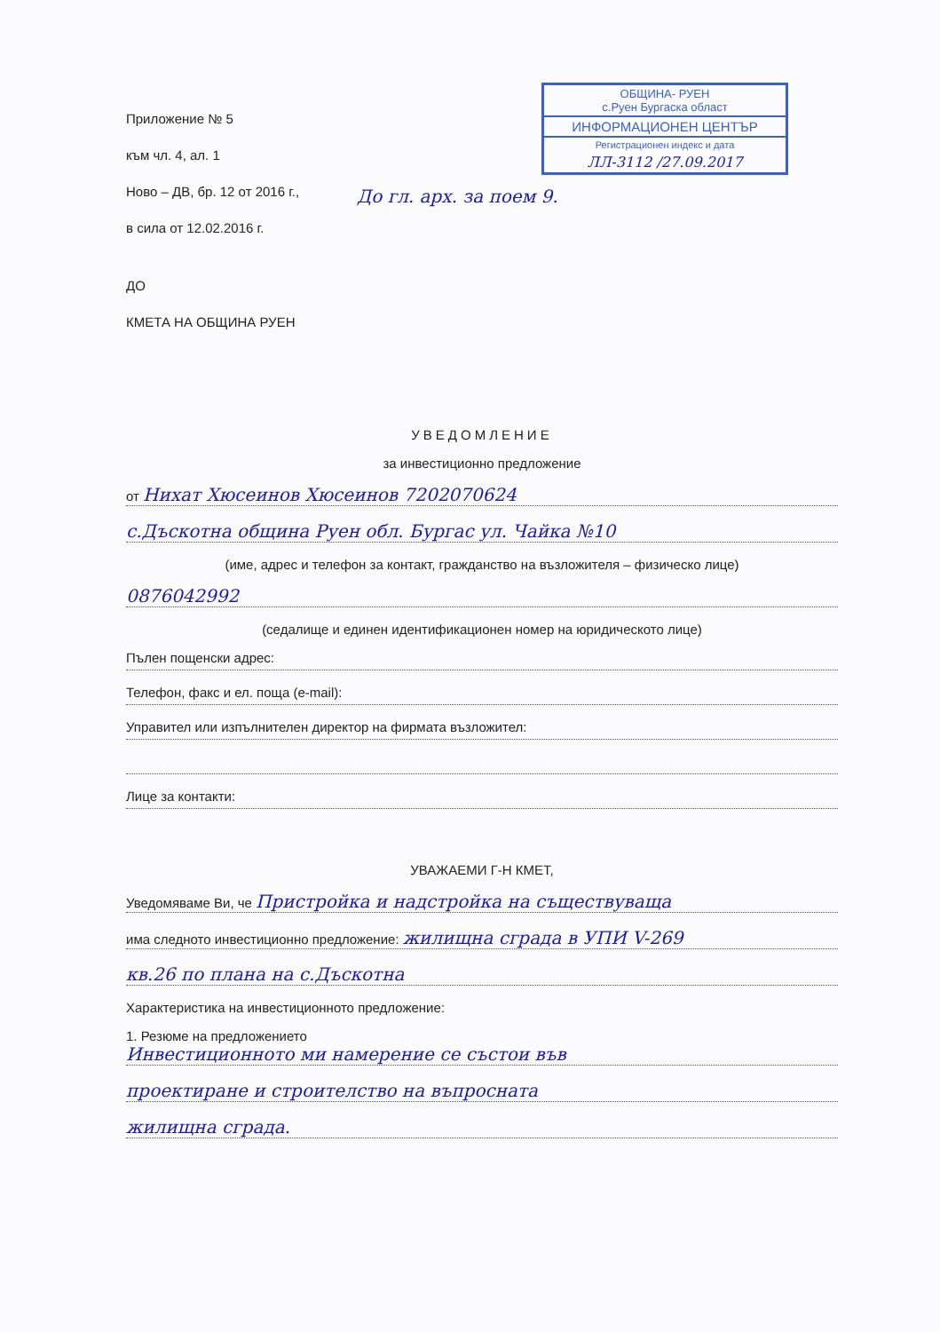ОБЩИНА- РУЕН
с.Руен Бургаска област
ИНФОРМАЦИОНЕН ЦЕНТЪР
Регистрационен индекс и дата
ЛЛ-3112 /27.09.2017
Приложение № 5
към чл. 4, ал. 1
Ново – ДВ, бр. 12 от 2016 г.,
в сила от 12.02.2016 г.
До гл. арх. за поем 9.
ДО
КМЕТА НА ОБЩИНА РУЕН
УВЕДОМЛЕНИЕ
за инвестиционно предложение
от Нихат Хюсеинов Хюсеинов 7202070624
с.Дъскотна община Руен обл. Бургас ул. Чайка №10
(име, адрес и телефон за контакт, гражданство на възложителя – физическо лице)
0876042992
(седалище и единен идентификационен номер на юридическото лице)
Пълен пощенски адрес:
Телефон, факс и ел. поща (e-mail):
Управител или изпълнителен директор на фирмата възложител:
Лице за контакти:
УВАЖАЕМИ Г-Н КМЕТ,
Уведомяваме Ви, че Пристройка и надстройка на съществуваща
има следното инвестиционно предложение: жилищна сграда в УПИ V-269
кв.26 по плана на с.Дъскотна
Характеристика на инвестиционното предложение:
1. Резюме на предложението
Инвестиционното ми намерение се състои във
проектиране и строителство на въпросната
жилищна сграда.